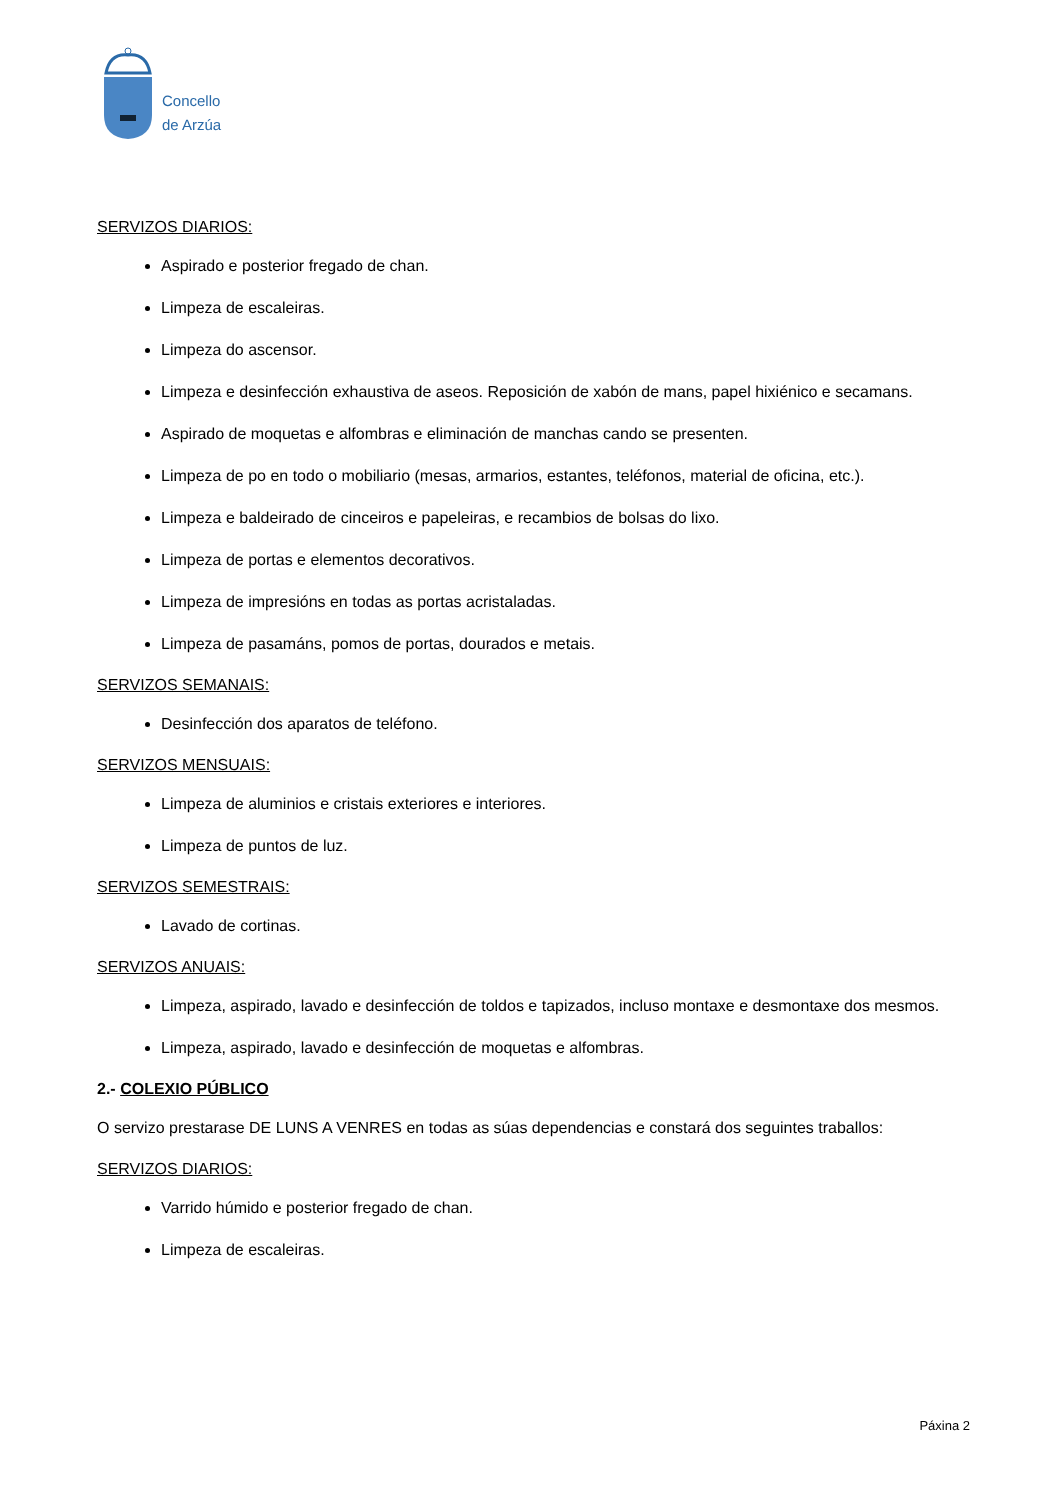Concello
de Arzúa
SERVIZOS DIARIOS:
Aspirado e posterior fregado de chan.
Limpeza de escaleiras.
Limpeza do ascensor.
Limpeza e desinfección exhaustiva de aseos. Reposición de xabón de mans, papel hixiénico e secamans.
Aspirado de moquetas e alfombras e eliminación de manchas cando se presenten.
Limpeza de po en todo o mobiliario (mesas, armarios, estantes, teléfonos, material de oficina, etc.).
Limpeza e baldeirado de cinceiros e papeleiras, e recambios de bolsas do lixo.
Limpeza de portas e elementos decorativos.
Limpeza de impresións en todas as portas acristaladas.
Limpeza de pasamáns, pomos de portas, dourados e metais.
SERVIZOS SEMANAIS:
Desinfección dos aparatos de teléfono.
SERVIZOS MENSUAIS:
Limpeza de aluminios e cristais exteriores e interiores.
Limpeza de puntos de luz.
SERVIZOS SEMESTRAIS:
Lavado de cortinas.
SERVIZOS ANUAIS:
Limpeza, aspirado, lavado e desinfección de toldos e tapizados, incluso montaxe e desmontaxe dos mesmos.
Limpeza, aspirado, lavado e desinfección de moquetas e alfombras.
2.- COLEXIO PÚBLICO
O servizo prestarase DE LUNS A VENRES en todas as súas dependencias e constará dos seguintes traballos:
SERVIZOS DIARIOS:
Varrido húmido e posterior fregado de chan.
Limpeza de escaleiras.
Páxina 2